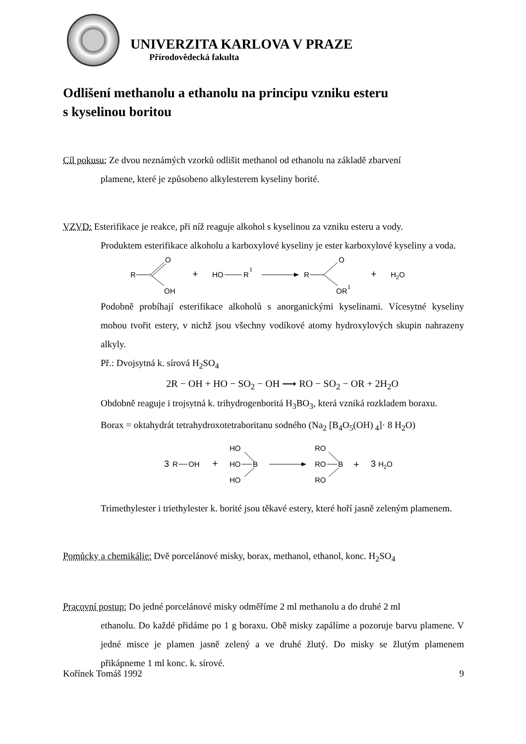UNIVERZITA KARLOVA V PRAZE
Přírodovědecká fakulta
Odlišení methanolu a ethanolu na principu vzniku esteru
s kyselinou boritou
Cíl pokusu: Ze dvou neznámých vzorků odlišit methanol od ethanolu na základě zbarvení
plamene, které je způsobeno alkylesterem kyseliny borité.
VZVD: Esterifikace je reakce, při níž reaguje alkohol s kyselinou za vzniku esteru a vody.
Produktem esterifikace alkoholu a karboxylové kyseliny je ester karboxylové kyseliny a voda.
R
O
OH
+
HO
R
1
R
O
OR
1
+
H2O
Podobně probíhají esterifikace alkoholů s anorganickými kyselinami. Vícesytné kyseliny mohou tvořit estery, v nichž jsou všechny vodíkové atomy hydroxylových skupin nahrazeny alkyly.
Př.: Dvojsytná k. sírová H<sub>2</sub>SO<sub>4</sub>
2R − OH + HO − SO<sub>2</sub> − OH ⟶ RO − SO<sub>2</sub> − OR + 2H<sub>2</sub>O
Obdobně reaguje i trojsytná k. trihydrogenboritá H<sub>3</sub>BO<sub>3</sub>, která vzniká rozkladem boraxu.
Borax = oktahydrát tetrahydroxotetraboritanu sodného (Na<sub>2</sub> [B<sub>4</sub>O<sub>5</sub>(OH)<sub>4</sub>]· 8 H<sub>2</sub>O)
3
R
OH
+
HO
HO
HO
B
RO
RO
RO
B
+
3
H2O
Trimethylester i triethylester k. borité jsou těkavé estery, které hoří jasně zeleným plamenem.
Pomůcky a chemikálie: Dvě porcelánové misky, borax, methanol, ethanol, konc. H<sub>2</sub>SO<sub>4</sub>
Pracovní postup: Do jedné porcelánové misky odměříme 2 ml methanolu a do druhé 2 ml
ethanolu. Do každé přidáme po 1 g boraxu. Obě misky zapálíme a pozoruje barvu plamene. V jedné misce je plamen jasně zelený a ve druhé žlutý. Do misky se žlutým plamenem přikápneme 1 ml konc. k. sírové.
Kořínek Tomáš 1992 9